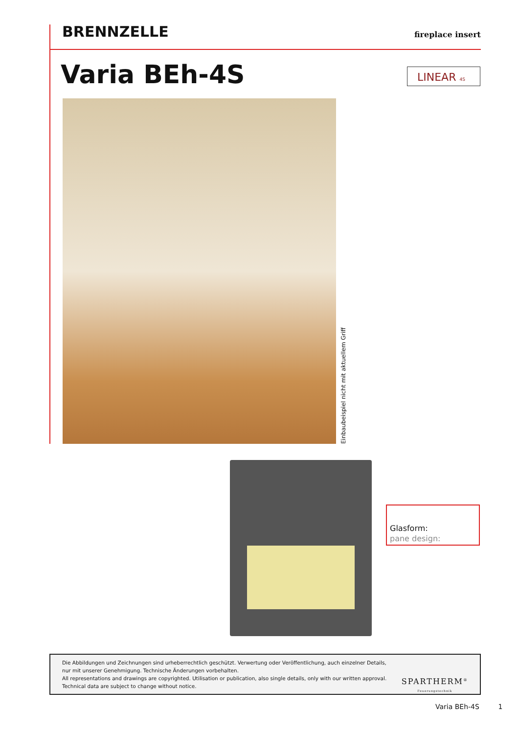BRENNZELLE
fireplace insert
Varia BEh-4S LINEAR 4S
Einbaubeispiel nicht mit aktuellem Griff
Glasform:
pane design:
Die Abbildungen und Zeichnungen sind urheberrechtlich geschützt. Verwertung oder Veröffentlichung, auch einzelner Details,
nur mit unserer Genehmigung. Technische Änderungen vorbehalten.
All representations and drawings are copyrighted. Utilisation or publication, also single details, only with our written approval.
Technical data are subject to change without notice.
SPARTHERM<sup>®</sup>
Feuerungstechnik
Varia BEh-4S 1